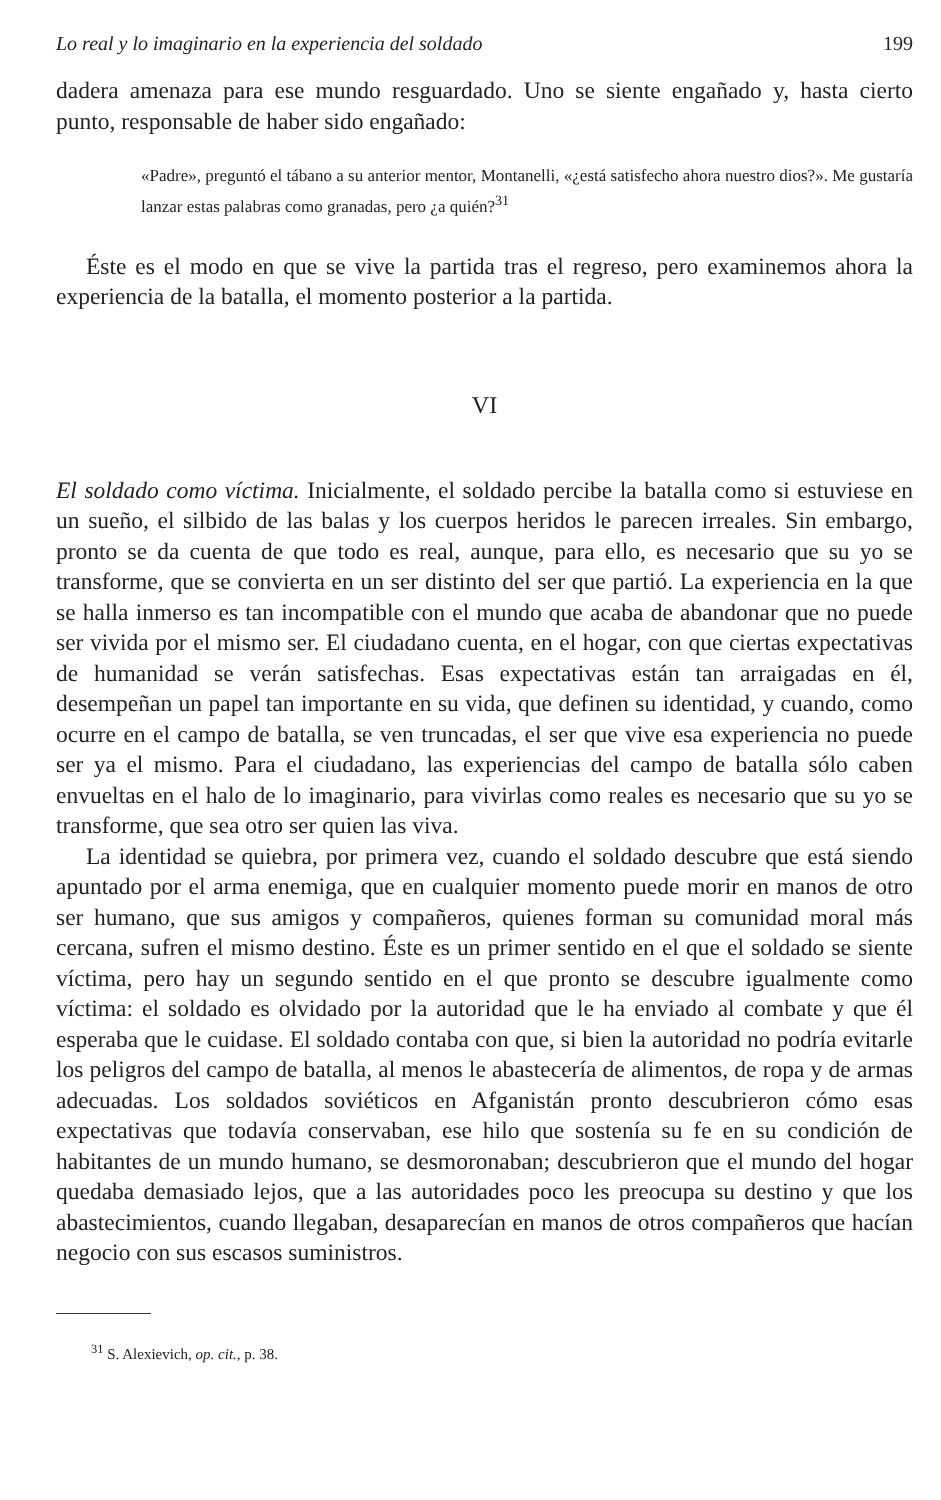Lo real y lo imaginario en la experiencia del soldado 199
dadera amenaza para ese mundo resguardado. Uno se siente engañado y, hasta cierto punto, responsable de haber sido engañado:
«Padre», preguntó el tábano a su anterior mentor, Montanelli, «¿está satisfecho ahora nuestro dios?». Me gustaría lanzar estas palabras como granadas, pero ¿a quién?<sup>31</sup>
Éste es el modo en que se vive la partida tras el regreso, pero examinemos ahora la experiencia de la batalla, el momento posterior a la partida.
VI
El soldado como víctima. Inicialmente, el soldado percibe la batalla como si estuviese en un sueño, el silbido de las balas y los cuerpos heridos le parecen irreales. Sin embargo, pronto se da cuenta de que todo es real, aunque, para ello, es necesario que su yo se transforme, que se convierta en un ser distinto del ser que partió. La experiencia en la que se halla inmerso es tan incompatible con el mundo que acaba de abandonar que no puede ser vivida por el mismo ser. El ciudadano cuenta, en el hogar, con que ciertas expectativas de humanidad se verán satisfechas. Esas expectativas están tan arraigadas en él, desempeñan un papel tan importante en su vida, que definen su identidad, y cuando, como ocurre en el campo de batalla, se ven truncadas, el ser que vive esa experiencia no puede ser ya el mismo. Para el ciudadano, las experiencias del campo de batalla sólo caben envueltas en el halo de lo imaginario, para vivirlas como reales es necesario que su yo se transforme, que sea otro ser quien las viva.
La identidad se quiebra, por primera vez, cuando el soldado descubre que está siendo apuntado por el arma enemiga, que en cualquier momento puede morir en manos de otro ser humano, que sus amigos y compañeros, quienes forman su comunidad moral más cercana, sufren el mismo destino. Éste es un primer sentido en el que el soldado se siente víctima, pero hay un segundo sentido en el que pronto se descubre igualmente como víctima: el soldado es olvidado por la autoridad que le ha enviado al combate y que él esperaba que le cuidase. El soldado contaba con que, si bien la autoridad no podría evitarle los peligros del campo de batalla, al menos le abastecería de alimentos, de ropa y de armas adecuadas. Los soldados soviéticos en Afganistán pronto descubrieron cómo esas expectativas que todavía conservaban, ese hilo que sostenía su fe en su condición de habitantes de un mundo humano, se desmoronaban; descubrieron que el mundo del hogar quedaba demasiado lejos, que a las autoridades poco les preocupa su destino y que los abastecimientos, cuando llegaban, desaparecían en manos de otros compañeros que hacían negocio con sus escasos suministros.
<sup>31</sup> S. Alexievich, op. cit., p. 38.